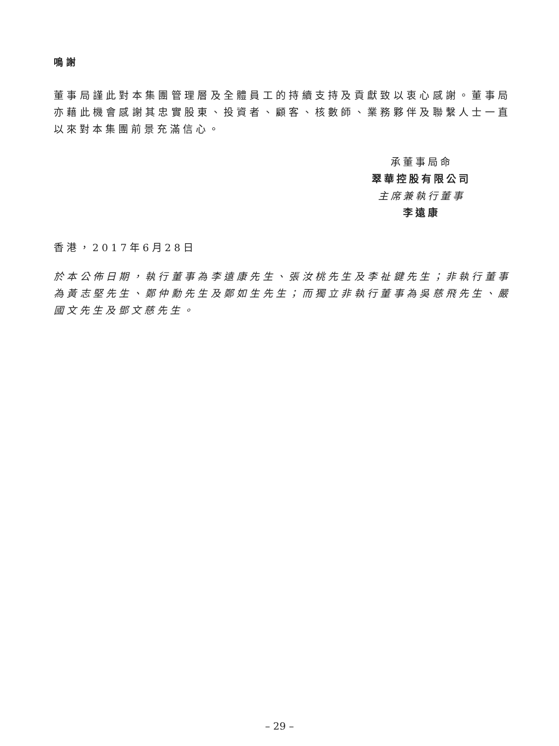鳴謝
董事局謹此對本集團管理層及全體員工的持續支持及貢獻致以衷心感謝。董事局亦藉此機會感謝其忠實股東、投資者、顧客、核數師、業務夥伴及聯繫人士一直以來對本集團前景充滿信心。
承董事局命
翠華控股有限公司
主席兼執行董事
李遠康
香港，2017年6月28日
於本公佈日期，執行董事為李遠康先生、張汝桃先生及李祉鍵先生；非執行董事為黃志堅先生、鄭仲勳先生及鄭如生先生；而獨立非執行董事為吳慈飛先生、嚴國文先生及鄧文慈先生。
– 29 –